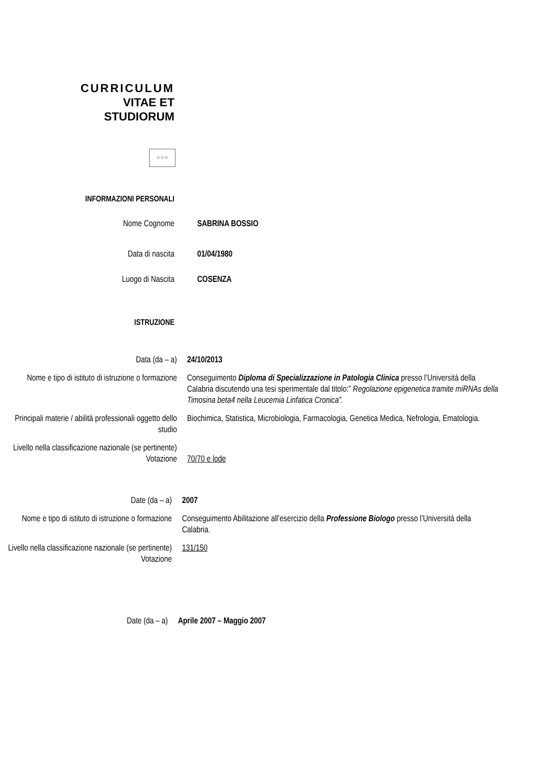CURRICULUM
VITAE ET
STUDIORUM
☆☆☆
INFORMAZIONI PERSONALI
Nome Cognome SABRINA BOSSIO
Data di nascita 01/04/1980
Luogo di Nascita COSENZA
ISTRUZIONE
Data (da – a) 24/10/2013
Nome e tipo di istituto di istruzione o formazione
Conseguimento Diploma di Specializzazione in Patologia Clinica presso l’Università della Calabria discutendo una tesi sperimentale dal titolo:” Regolazione epigenetica tramite miRNAs della Timosina beta4 nella Leucemia Linfatica Cronica”.
Principali materie / abilità professionali oggetto dello studio
Biochimica, Statistica, Microbiologia, Farmacologia, Genetica Medica, Nefrologia, Ematologia.
Livello nella classificazione nazionale (se pertinente)
Votazione
70/70 e lode
Date (da – a) 2007
Nome e tipo di istituto di istruzione o formazione
Conseguimento Abilitazione all’esercizio della Professione Biologo presso l’Università della Calabria.
Livello nella classificazione nazionale (se pertinente)
Votazione
131/150
Date (da – a) Aprile 2007 – Maggio 2007